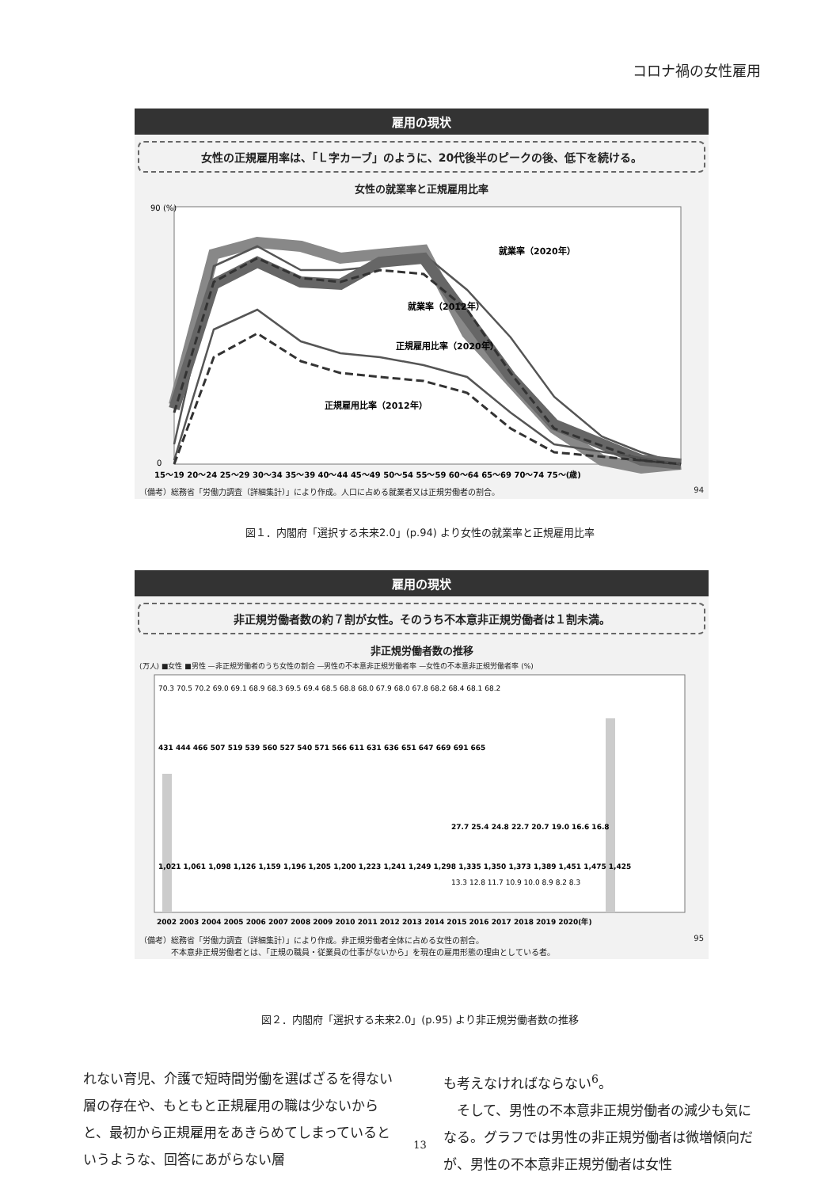コロナ禍の女性雇用
雇用の現状
女性の正規雇用率は、「Ｌ字カーブ」のように、20代後半のピークの後、低下を続ける。
女性の就業率と正規雇用比率
90 (%)
0
就業率（2020年）
就業率（2012年）
正規雇用比率（2020年）
正規雇用比率（2012年）
15～19 20～24 25～29 30～34 35～39 40～44 45～49 50～54 55～59 60～64 65～69 70～74 75～(歳)
（備考）総務省「労働力調査（詳細集計）」により作成。人口に占める就業者又は正規労働者の割合。 94
図１．内閣府「選択する未来2.0」(p.94) より女性の就業率と正規雇用比率
雇用の現状
非正規労働者数の約７割が女性。そのうち不本意非正規労働者は１割未満。
非正規労働者数の推移
(万人) ■女性 ■男性 —非正規労働者のうち女性の割合 —男性の不本意非正規労働者率 —女性の不本意非正規労働者率 (%)
1,021 1,061 1,098 1,126 1,159 1,196 1,205 1,200 1,223 1,241 1,249 1,298 1,335 1,350 1,373 1,389 1,451 1,475 1,425
431 444 466 507 519 539 560 527 540 571 566 611 631 636 651 647 669 691 665
70.3 70.5 70.2 69.0 69.1 68.9 68.3 69.5 69.4 68.5 68.8 68.0 67.9 68.0 67.8 68.2 68.4 68.1 68.2
27.7 25.4 24.8 22.7 20.7 19.0 16.6 16.8
13.3 12.8 11.7 10.9 10.0 8.9 8.2 8.3
2002 2003 2004 2005 2006 2007 2008 2009 2010 2011 2012 2013 2014 2015 2016 2017 2018 2019 2020(年)
（備考）総務省「労働力調査（詳細集計）」により作成。非正規労働者全体に占める女性の割合。
　　　　不本意非正規労働者とは、「正規の職員・従業員の仕事がないから」を現在の雇用形態の理由としている者。 95
図２．内閣府「選択する未来2.0」(p.95) より非正規労働者数の推移
れない育児、介護で短時間労働を選ばざるを得ない層の存在や、もともと正規雇用の職は少ないからと、最初から正規雇用をあきらめてしまっているというような、回答にあがらない層
も考えなければならない<sup>6</sup>。
　そして、男性の不本意非正規労働者の減少も気になる。グラフでは男性の非正規労働者は微増傾向だが、男性の不本意非正規労働者は女性
13